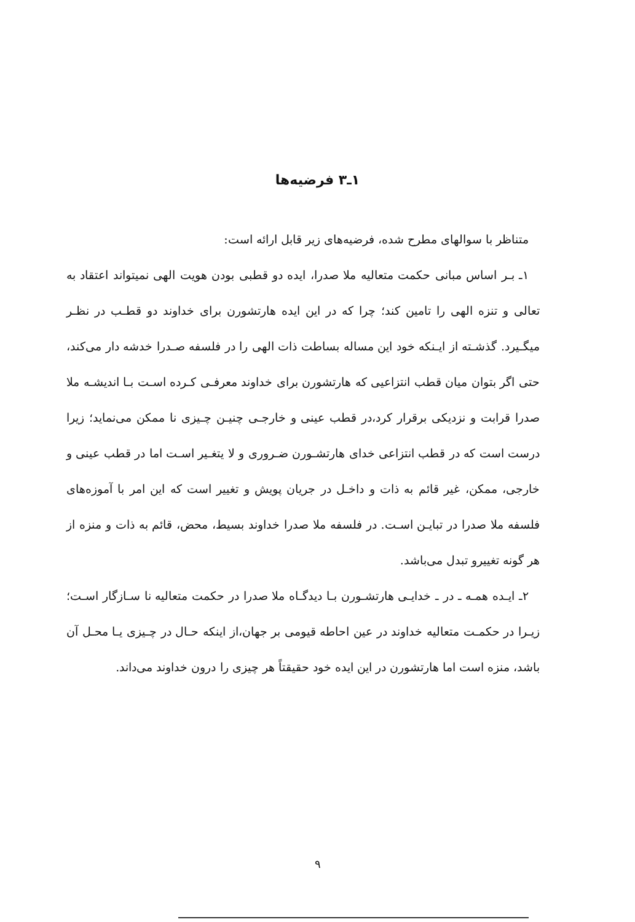۱ـ۳ فرضیه‌ها
متناظر با سوالهای مطرح شده، فرضیه‌های زیر قابل ارائه است:
۱ـ بـر اساس مبانی حکمت متعالیه ملا صدرا، ایده دو قطبی بودن هویت الهی نمیتواند اعتقاد به تعالی و تنزه الهی را تامین کند؛ چرا که در این ایده هارتشورن برای خداوند دو قطـب در نظـر میگـیرد. گذشـته از ایـنکه خود این مساله بساطت ذات الهی را در فلسفه صـدرا خدشه دار می‌کند، حتی اگر بتوان میان قطب انتزاعیی که هارتشورن برای خداوند معرفـی کـرده اسـت بـا اندیشـه ملا صدرا قرابت و نزدیکی برقرار کرد،در قطب عینی و خارجـی چنیـن چـیزی نا ممکن می‌نماید؛ زیرا درست است که در قطب انتزاعی خدای هارتشـورن ضـروری و لا یتغـیر اسـت اما در قطب عینی و خارجی، ممکن، غیر قائم به ذات و داخـل در جریان پویش و تغییر است که این امر با آموزه‌های فلسفه ملا صدرا در تبایـن اسـت. در فلسفه ملا صدرا خداوند بسیط، محض، قائم به ذات و منزه از هر گونه تغییرو تبدل می‌باشد.
۲ـ ایـده همـه ـ در ـ خدایـی هارتشـورن بـا دیدگـاه ملا صدرا در حکمت متعالیه نا سـازگار اسـت؛ زیـرا در حکمـت متعالیه خداوند در عین احاطه قیومی بر جهان،از اینکه حـال در چـیزی یـا محـل آن باشد، منزه است اما هارتشورن در این ایده خود حقیقتاً هر چیزی را درون خداوند می‌داند.
۹